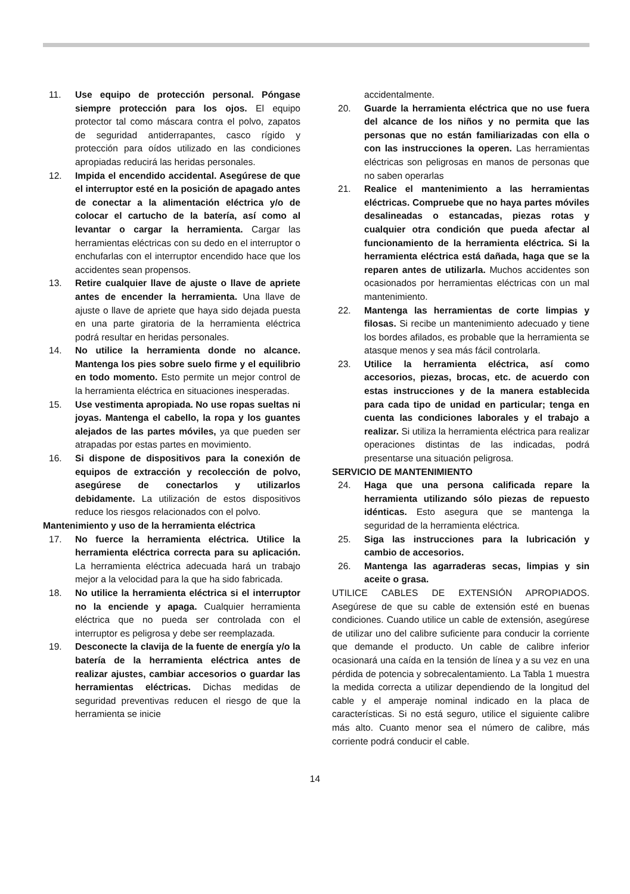11. Use equipo de protección personal. Póngase siempre protección para los ojos. El equipo protector tal como máscara contra el polvo, zapatos de seguridad antiderrapantes, casco rígido y protección para oídos utilizado en las condiciones apropiadas reducirá las heridas personales.
12. Impida el encendido accidental. Asegúrese de que el interruptor esté en la posición de apagado antes de conectar a la alimentación eléctrica y/o de colocar el cartucho de la batería, así como al levantar o cargar la herramienta. Cargar las herramientas eléctricas con su dedo en el interruptor o enchufarlas con el interruptor encendido hace que los accidentes sean propensos.
13. Retire cualquier llave de ajuste o llave de apriete antes de encender la herramienta. Una llave de ajuste o llave de apriete que haya sido dejada puesta en una parte giratoria de la herramienta eléctrica podrá resultar en heridas personales.
14. No utilice la herramienta donde no alcance. Mantenga los pies sobre suelo firme y el equilibrio en todo momento. Esto permite un mejor control de la herramienta eléctrica en situaciones inesperadas.
15. Use vestimenta apropiada. No use ropas sueltas ni joyas. Mantenga el cabello, la ropa y los guantes alejados de las partes móviles, ya que pueden ser atrapadas por estas partes en movimiento.
16. Si dispone de dispositivos para la conexión de equipos de extracción y recolección de polvo, asegúrese de conectarlos y utilizarlos debidamente. La utilización de estos dispositivos reduce los riesgos relacionados con el polvo.
Mantenimiento y uso de la herramienta eléctrica
17. No fuerce la herramienta eléctrica. Utilice la herramienta eléctrica correcta para su aplicación. La herramienta eléctrica adecuada hará un trabajo mejor a la velocidad para la que ha sido fabricada.
18. No utilice la herramienta eléctrica si el interruptor no la enciende y apaga. Cualquier herramienta eléctrica que no pueda ser controlada con el interruptor es peligrosa y debe ser reemplazada.
19. Desconecte la clavija de la fuente de energía y/o la batería de la herramienta eléctrica antes de realizar ajustes, cambiar accesorios o guardar las herramientas eléctricas. Dichas medidas de seguridad preventivas reducen el riesgo de que la herramienta se inicie
accidentalmente.
20. Guarde la herramienta eléctrica que no use fuera del alcance de los niños y no permita que las personas que no están familiarizadas con ella o con las instrucciones la operen. Las herramientas eléctricas son peligrosas en manos de personas que no saben operarlas
21. Realice el mantenimiento a las herramientas eléctricas. Compruebe que no haya partes móviles desalineadas o estancadas, piezas rotas y cualquier otra condición que pueda afectar al funcionamiento de la herramienta eléctrica. Si la herramienta eléctrica está dañada, haga que se la reparen antes de utilizarla. Muchos accidentes son ocasionados por herramientas eléctricas con un mal mantenimiento.
22. Mantenga las herramientas de corte limpias y filosas. Si recibe un mantenimiento adecuado y tiene los bordes afilados, es probable que la herramienta se atasque menos y sea más fácil controlarla.
23. Utilice la herramienta eléctrica, así como accesorios, piezas, brocas, etc. de acuerdo con estas instrucciones y de la manera establecida para cada tipo de unidad en particular; tenga en cuenta las condiciones laborales y el trabajo a realizar. Si utiliza la herramienta eléctrica para realizar operaciones distintas de las indicadas, podrá presentarse una situación peligrosa.
SERVICIO DE MANTENIMIENTO
24. Haga que una persona calificada repare la herramienta utilizando sólo piezas de repuesto idénticas. Esto asegura que se mantenga la seguridad de la herramienta eléctrica.
25. Siga las instrucciones para la lubricación y cambio de accesorios.
26. Mantenga las agarraderas secas, limpias y sin aceite o grasa.
UTILICE CABLES DE EXTENSIÓN APROPIADOS. Asegúrese de que su cable de extensión esté en buenas condiciones. Cuando utilice un cable de extensión, asegúrese de utilizar uno del calibre suficiente para conducir la corriente que demande el producto. Un cable de calibre inferior ocasionará una caída en la tensión de línea y a su vez en una pérdida de potencia y sobrecalentamiento. La Tabla 1 muestra la medida correcta a utilizar dependiendo de la longitud del cable y el amperaje nominal indicado en la placa de características. Si no está seguro, utilice el siguiente calibre más alto. Cuanto menor sea el número de calibre, más corriente podrá conducir el cable.
14